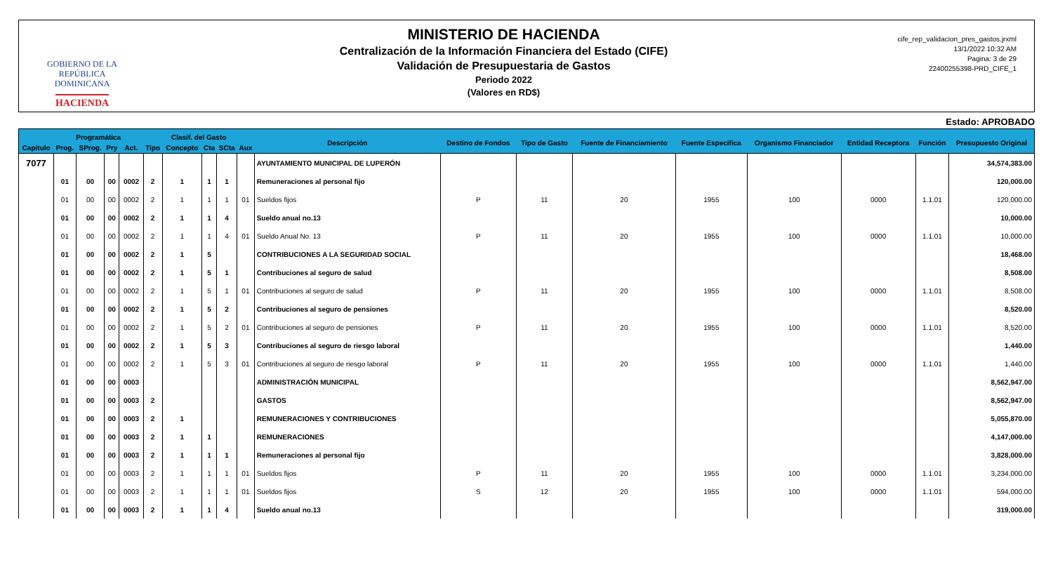GOBIERNO DE LA
REPÚBLICA
DOMINICANA
HACIENDA
MINISTERIO DE HACIENDA
Centralización de la Información Financiera del Estado (CIFE)
Validación de Presupuestaria de Gastos
Periodo 2022
(Valores en RD$)
cife_rep_validacion_pres_gastos.jrxml
13/1/2022 10:32 AM
Pagina: 3 de 29
22400255398-PRD_CIFE_1
Estado: APROBADO
| Capitulo | Programática | | | | Clasif. del Gasto | | | | | Descripción | Destino de Fondos | Tipo de Gasto | Fuente de Financiamiento | Fuente Especifica | Organismo Financiador | Entidad Receptora | Función | Presupuesto Original |
| --- | --- | --- | --- | --- | --- | --- | --- | --- | --- | --- | --- | --- | --- | --- | --- | --- | --- | --- |
| | Prog. | SProg. | Pry | Act. | Tipo | Concepto | Cta | SCta | Aux | | | | | | | | | |
| 7077 | | | | | | | | | | AYUNTAMIENTO MUNICIPAL DE LUPERÓN | | | | | | | | 34,574,383.00 |
| | 01 | 00 | 00 | 0002 | 2 | 1 | 1 | 1 | | Remuneraciones al personal fijo | | | | | | | | 120,000.00 |
| | 01 | 00 | 00 | 0002 | 2 | 1 | 1 | 1 | 01 | Sueldos fijos | P | 11 | 20 | 1955 | 100 | 0000 | 1.1.01 | 120,000.00 |
| | 01 | 00 | 00 | 0002 | 2 | 1 | 1 | 4 | | Sueldo anual no.13 | | | | | | | | 10,000.00 |
| | 01 | 00 | 00 | 0002 | 2 | 1 | 1 | 4 | 01 | Sueldo Anual No. 13 | P | 11 | 20 | 1955 | 100 | 0000 | 1.1.01 | 10,000.00 |
| | 01 | 00 | 00 | 0002 | 2 | 1 | 5 | | | CONTRIBUCIONES A LA SEGURIDAD SOCIAL | | | | | | | | 18,468.00 |
| | 01 | 00 | 00 | 0002 | 2 | 1 | 5 | 1 | | Contribuciones al seguro de salud | | | | | | | | 8,508.00 |
| | 01 | 00 | 00 | 0002 | 2 | 1 | 5 | 1 | 01 | Contribuciones al seguro de salud | P | 11 | 20 | 1955 | 100 | 0000 | 1.1.01 | 8,508.00 |
| | 01 | 00 | 00 | 0002 | 2 | 1 | 5 | 2 | | Contribuciones al seguro de pensiones | | | | | | | | 8,520.00 |
| | 01 | 00 | 00 | 0002 | 2 | 1 | 5 | 2 | 01 | Contribuciones al seguro de pensiones | P | 11 | 20 | 1955 | 100 | 0000 | 1.1.01 | 8,520.00 |
| | 01 | 00 | 00 | 0002 | 2 | 1 | 5 | 3 | | Contribuciones al seguro de riesgo laboral | | | | | | | | 1,440.00 |
| | 01 | 00 | 00 | 0002 | 2 | 1 | 5 | 3 | 01 | Contribuciones al seguro de riesgo laboral | P | 11 | 20 | 1955 | 100 | 0000 | 1.1.01 | 1,440.00 |
| | 01 | 00 | 00 | 0003 | | | | | | ADMINISTRACIÓN MUNICIPAL | | | | | | | | 8,562,947.00 |
| | 01 | 00 | 00 | 0003 | 2 | | | | | GASTOS | | | | | | | | 8,562,947.00 |
| | 01 | 00 | 00 | 0003 | 2 | 1 | | | | REMUNERACIONES Y CONTRIBUCIONES | | | | | | | | 5,055,870.00 |
| | 01 | 00 | 00 | 0003 | 2 | 1 | 1 | | | REMUNERACIONES | | | | | | | | 4,147,000.00 |
| | 01 | 00 | 00 | 0003 | 2 | 1 | 1 | 1 | | Remuneraciones al personal fijo | | | | | | | | 3,828,000.00 |
| | 01 | 00 | 00 | 0003 | 2 | 1 | 1 | 1 | 01 | Sueldos fijos | P | 11 | 20 | 1955 | 100 | 0000 | 1.1.01 | 3,234,000.00 |
| | 01 | 00 | 00 | 0003 | 2 | 1 | 1 | 1 | 01 | Sueldos fijos | S | 12 | 20 | 1955 | 100 | 0000 | 1.1.01 | 594,000.00 |
| | 01 | 00 | 00 | 0003 | 2 | 1 | 1 | 4 | | Sueldo anual no.13 | | | | | | | | 319,000.00 |